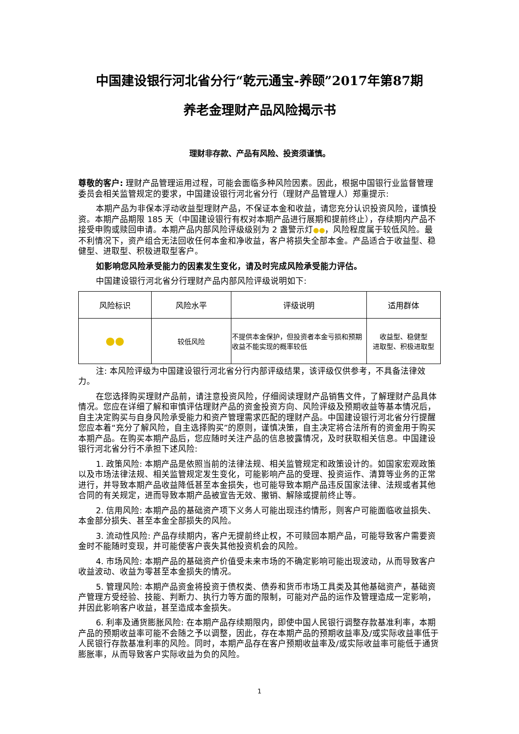中国建设银行河北省分行“乾元通宝-养颐”2017年第87期
养老金理财产品风险揭示书
理财非存款、产品有风险、投资须谨慎。
尊敬的客户: 理财产品管理运用过程，可能会面临多种风险因素。因此，根据中国银行业监督管理委员会相关监管规定的要求，中国建设银行河北省分行（理财产品管理人）郑重提示:
本期产品为非保本浮动收益型理财产品，不保证本金和收益，请您充分认识投资风险，谨慎投资。本期产品期限 185 天（中国建设银行有权对本期产品进行展期和提前终止），存续期内产品不接受申购或赎回申请。本期产品内部风险评级级别为 2 盏警示灯●●，风险程度属于较低风险。最不利情况下，资产组合无法回收任何本金和净收益，客户将损失全部本金。产品适合于收益型、稳健型、进取型、积极进取型客户。
如影响您风险承受能力的因素发生变化，请及时完成风险承受能力评估。
中国建设银行河北省分行理财产品内部风险评级说明如下:
| 风险标识 | 风险水平 | 评级说明 | 适用群体 |
| --- | --- | --- | --- |
| ●● | 较低风险 | 不提供本金保护，但投资者本金亏损和预期收益不能实现的概率较低 | 收益型、稳健型 进取型、积极进取型 |
注: 本风险评级为中国建设银行河北省分行内部评级结果，该评级仅供参考，不具备法律效力。
在您选择购买理财产品前，请注意投资风险，仔细阅读理财产品销售文件，了解理财产品具体情况。您应在详细了解和审慎评估理财产品的资金投资方向、风险评级及预期收益等基本情况后，自主决定购买与自身风险承受能力和资产管理需求匹配的理财产品。中国建设银行河北省分行提醒您应本着“充分了解风险，自主选择购买”的原则，谨慎决策，自主决定将合法所有的资金用于购买本期产品。在购买本期产品后，您应随时关注产品的信息披露情况，及时获取相关信息。中国建设银行河北省分行不承担下述风险:
1. 政策风险: 本期产品是依照当前的法律法规、相关监管规定和政策设计的。如国家宏观政策以及市场法律法规、相关监管规定发生变化，可能影响产品的受理、投资运作、清算等业务的正常进行，并导致本期产品收益降低甚至本金损失，也可能导致本期产品违反国家法律、法规或者其他合同的有关规定，进而导致本期产品被宣告无效、撤销、解除或提前终止等。
2. 信用风险: 本期产品的基础资产项下义务人可能出现违约情形，则客户可能面临收益损失、本金部分损失、甚至本金全部损失的风险。
3. 流动性风险: 产品存续期内，客户无提前终止权，不可赎回本期产品，可能导致客户需要资金时不能随时变现，并可能使客户丧失其他投资机会的风险。
4. 市场风险: 本期产品的基础资产价值受未来市场的不确定影响可能出现波动，从而导致客户收益波动、收益为零甚至本金损失的情况。
5. 管理风险: 本期产品资金将投资于债权类、债券和货币市场工具类及其他基础资产，基础资产管理方受经验、技能、判断力、执行力等方面的限制，可能对产品的运作及管理造成一定影响，并因此影响客户收益，甚至造成本金损失。
6. 利率及通货膨胀风险: 在本期产品存续期限内，即使中国人民银行调整存款基准利率，本期产品的预期收益率可能不会随之予以调整，因此，存在本期产品的预期收益率及/或实际收益率低于人民银行存款基准利率的风险。同时，本期产品存在客户预期收益率及/或实际收益率可能低于通货膨胀率，从而导致客户实际收益为负的风险。
1